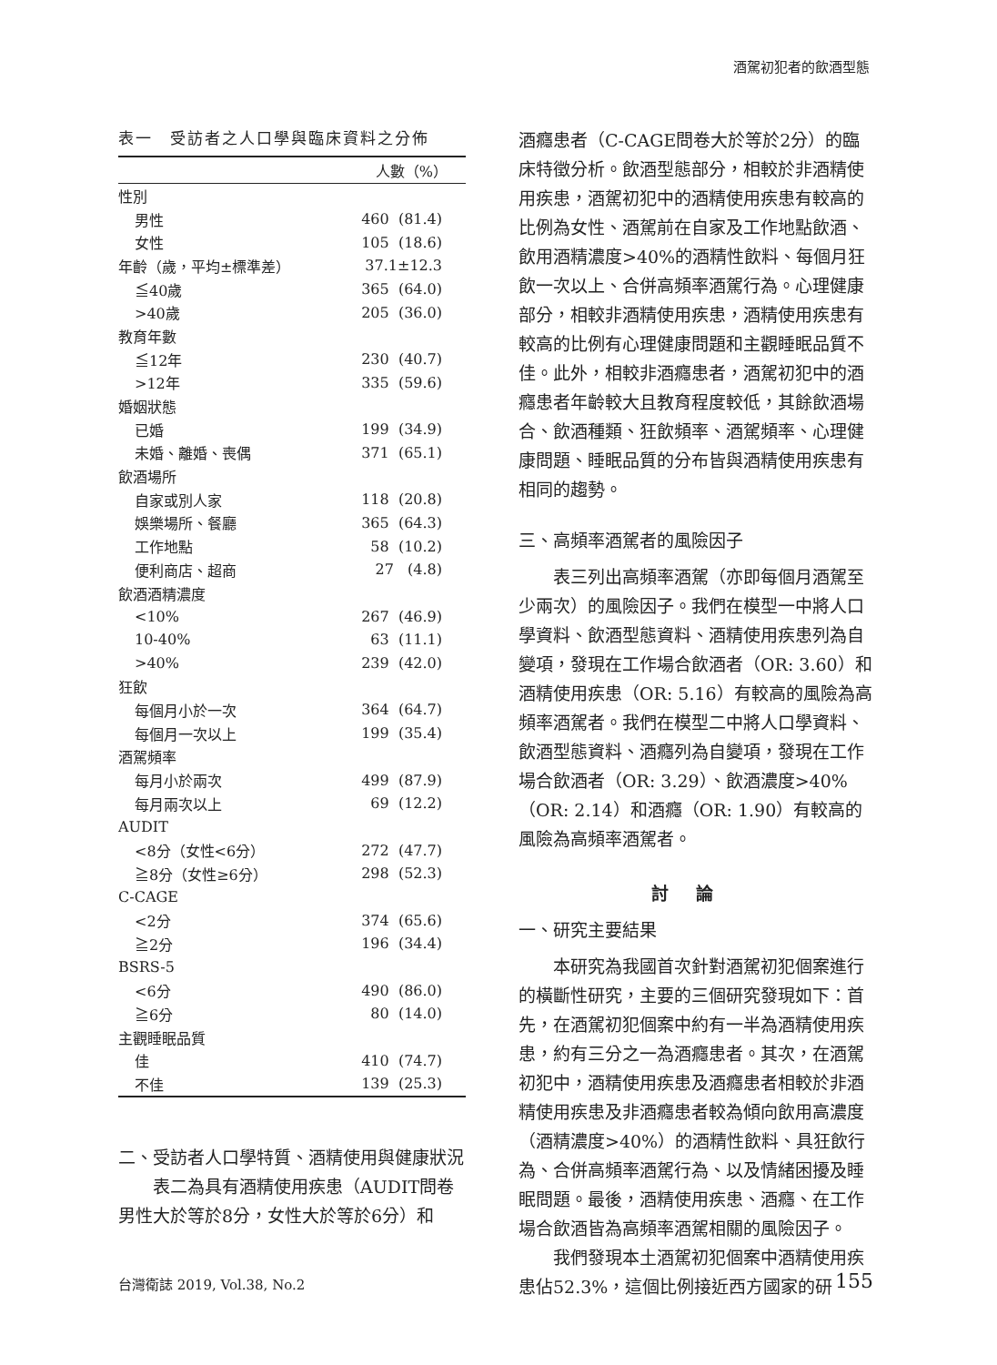酒駕初犯者的飲酒型態
表一　受訪者之人口學與臨床資料之分佈
| | 人數（%） |
| --- | --- |
| 性別 | |
| 男性 | 460 (81.4) |
| 女性 | 105 (18.6) |
| 年齡（歲，平均±標準差） | 37.1±12.3 |
| ≦40歲 | 365 (64.0) |
| >40歲 | 205 (36.0) |
| 教育年數 | |
| ≦12年 | 230 (40.7) |
| >12年 | 335 (59.6) |
| 婚姻狀態 | |
| 已婚 | 199 (34.9) |
| 未婚、離婚、喪偶 | 371 (65.1) |
| 飲酒場所 | |
| 自家或別人家 | 118 (20.8) |
| 娛樂場所、餐廳 | 365 (64.3) |
| 工作地點 | 58 (10.2) |
| 便利商店、超商 | 27 (4.8) |
| 飲酒酒精濃度 | |
| <10% | 267 (46.9) |
| 10-40% | 63 (11.1) |
| >40% | 239 (42.0) |
| 狂飲 | |
| 每個月小於一次 | 364 (64.7) |
| 每個月一次以上 | 199 (35.4) |
| 酒駕頻率 | |
| 每月小於兩次 | 499 (87.9) |
| 每月兩次以上 | 69 (12.2) |
| AUDIT | |
| <8分（女性<6分） | 272 (47.7) |
| ≧8分（女性≥6分） | 298 (52.3) |
| C-CAGE | |
| <2分 | 374 (65.6) |
| ≧2分 | 196 (34.4) |
| BSRS-5 | |
| <6分 | 490 (86.0) |
| ≧6分 | 80 (14.0) |
| 主觀睡眠品質 | |
| 佳 | 410 (74.7) |
| 不佳 | 139 (25.3) |
二、受訪者人口學特質、酒精使用與健康狀況
表二為具有酒精使用疾患（AUDIT問卷男性大於等於8分，女性大於等於6分）和
酒癮患者（C-CAGE問卷大於等於2分）的臨床特徵分析。飲酒型態部分，相較於非酒精使用疾患，酒駕初犯中的酒精使用疾患有較高的比例為女性、酒駕前在自家及工作地點飲酒、飲用酒精濃度>40%的酒精性飲料、每個月狂飲一次以上、合併高頻率酒駕行為。心理健康部分，相較非酒精使用疾患，酒精使用疾患有較高的比例有心理健康問題和主觀睡眠品質不佳。此外，相較非酒癮患者，酒駕初犯中的酒癮患者年齡較大且教育程度較低，其餘飲酒場合、飲酒種類、狂飲頻率、酒駕頻率、心理健康問題、睡眠品質的分布皆與酒精使用疾患有相同的趨勢。
三、高頻率酒駕者的風險因子
表三列出高頻率酒駕（亦即每個月酒駕至少兩次）的風險因子。我們在模型一中將人口學資料、飲酒型態資料、酒精使用疾患列為自變項，發現在工作場合飲酒者（OR: 3.60）和酒精使用疾患（OR: 5.16）有較高的風險為高頻率酒駕者。我們在模型二中將人口學資料、飲酒型態資料、酒癮列為自變項，發現在工作場合飲酒者（OR: 3.29）、飲酒濃度>40%（OR: 2.14）和酒癮（OR: 1.90）有較高的風險為高頻率酒駕者。
討論
一、研究主要結果
本研究為我國首次針對酒駕初犯個案進行的橫斷性研究，主要的三個研究發現如下：首先，在酒駕初犯個案中約有一半為酒精使用疾患，約有三分之一為酒癮患者。其次，在酒駕初犯中，酒精使用疾患及酒癮患者相較於非酒精使用疾患及非酒癮患者較為傾向飲用高濃度（酒精濃度>40%）的酒精性飲料、具狂飲行為、合併高頻率酒駕行為、以及情緒困擾及睡眠問題。最後，酒精使用疾患、酒癮、在工作場合飲酒皆為高頻率酒駕相關的風險因子。
我們發現本土酒駕初犯個案中酒精使用疾患佔52.3%，這個比例接近西方國家的研
台灣衛誌 2019, Vol.38, No.2 155